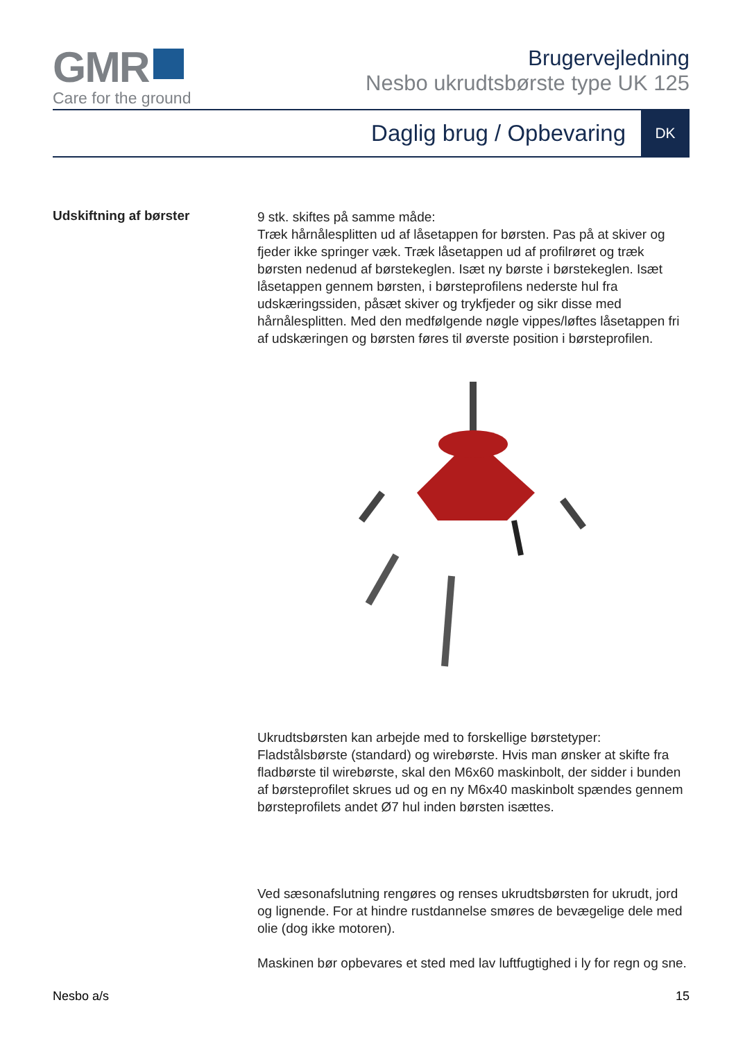GMR
Care for the ground
Brugervejledning
Nesbo ukrudtsbørste type UK 125
Daglig brug / Opbevaring DK
Udskiftning af børster
9 stk. skiftes på samme måde:
Træk hårnålesplitten ud af låsetappen for børsten. Pas på at skiver og fjeder ikke springer væk. Træk låsetappen ud af profilrøret og træk børsten nedenud af børstekeglen. Isæt ny børste i børstekeglen. Isæt låsetappen gennem børsten, i børsteprofilens nederste hul fra udskæringssiden, påsæt skiver og trykfjeder og sikr disse med hårnålesplitten. Med den medfølgende nøgle vippes/løftes låsetappen fri af udskæringen og børsten føres til øverste position i børsteprofilen.
Ukrudtsbørsten kan arbejde med to forskellige børstetyper: Fladstålsbørste (standard) og wirebørste. Hvis man ønsker at skifte fra fladbørste til wirebørste, skal den M6x60 maskinbolt, der sidder i bunden af børsteprofilet skrues ud og en ny M6x40 maskinbolt spændes gennem børsteprofilets andet Ø7 hul inden børsten isættes.
Ved sæsonafslutning rengøres og renses ukrudtsbørsten for ukrudt, jord og lignende. For at hindre rustdannelse smøres de bevægelige dele med olie (dog ikke motoren).
Maskinen bør opbevares et sted med lav luftfugtighed i ly for regn og sne.
Nesbo a/s 15